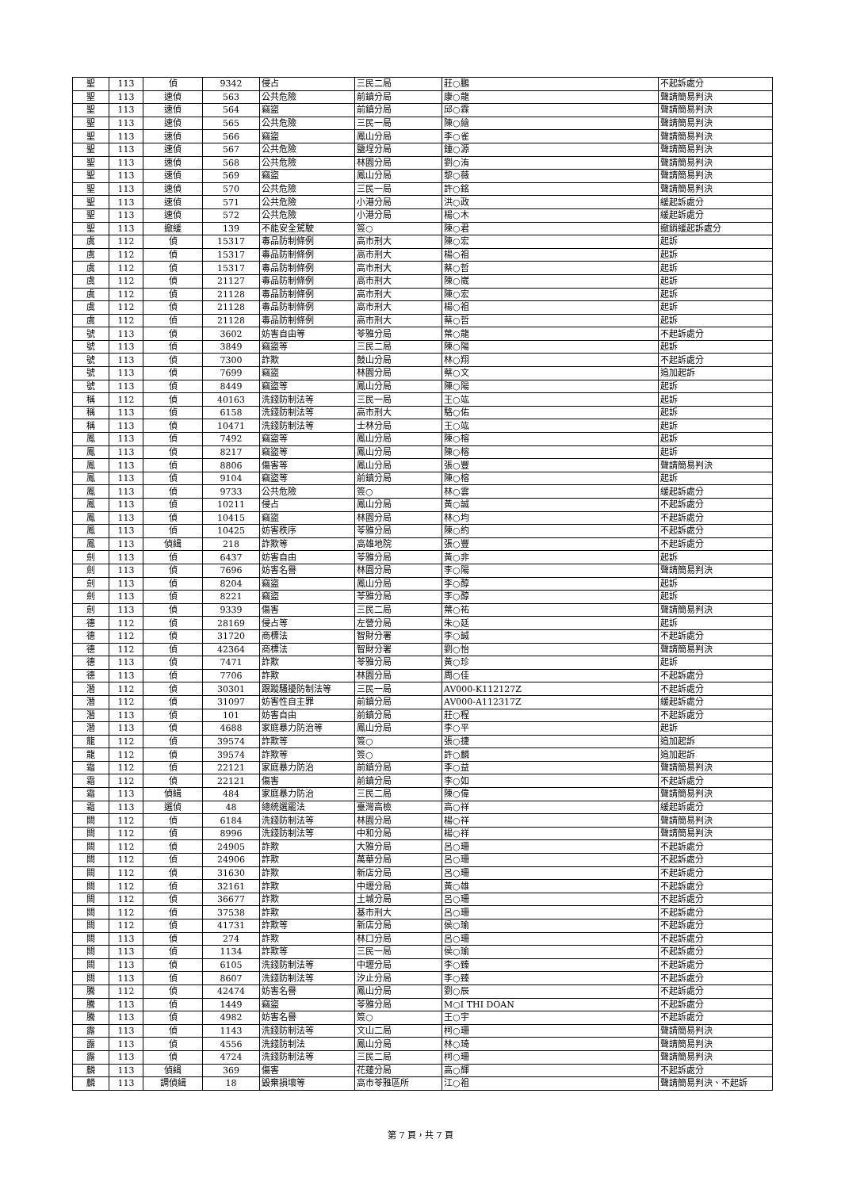| 聖 | 113 | 偵 | 9342 | 侵占 | 三民二局 | 莊○鵬 | 不起訴處分 |
| 聖 | 113 | 速偵 | 563 | 公共危險 | 前鎮分局 | 康○龍 | 聲請簡易判決 |
| 聖 | 113 | 速偵 | 564 | 竊盜 | 前鎮分局 | 邱○霖 | 聲請簡易判決 |
| 聖 | 113 | 速偵 | 565 | 公共危險 | 三民一局 | 陳○繪 | 聲請簡易判決 |
| 聖 | 113 | 速偵 | 566 | 竊盜 | 鳳山分局 | 李○雀 | 聲請簡易判決 |
| 聖 | 113 | 速偵 | 567 | 公共危險 | 鹽埕分局 | 鍾○源 | 聲請簡易判決 |
| 聖 | 113 | 速偵 | 568 | 公共危險 | 林園分局 | 劉○洧 | 聲請簡易判決 |
| 聖 | 113 | 速偵 | 569 | 竊盜 | 鳳山分局 | 黎○薇 | 聲請簡易判決 |
| 聖 | 113 | 速偵 | 570 | 公共危險 | 三民一局 | 許○銘 | 聲請簡易判決 |
| 聖 | 113 | 速偵 | 571 | 公共危險 | 小港分局 | 洪○政 | 緩起訴處分 |
| 聖 | 113 | 速偵 | 572 | 公共危險 | 小港分局 | 楊○木 | 緩起訴處分 |
| 聖 | 113 | 撤緩 | 139 | 不能安全駕駛 | 簽○ | 陳○君 | 撤銷緩起訴處分 |
| 虞 | 112 | 偵 | 15317 | 毒品防制條例 | 高市刑大 | 陳○宏 | 起訴 |
| 虞 | 112 | 偵 | 15317 | 毒品防制條例 | 高市刑大 | 楊○祖 | 起訴 |
| 虞 | 112 | 偵 | 15317 | 毒品防制條例 | 高市刑大 | 蔡○哲 | 起訴 |
| 虞 | 112 | 偵 | 21127 | 毒品防制條例 | 高市刑大 | 陳○崴 | 起訴 |
| 虞 | 112 | 偵 | 21128 | 毒品防制條例 | 高市刑大 | 陳○宏 | 起訴 |
| 虞 | 112 | 偵 | 21128 | 毒品防制條例 | 高市刑大 | 楊○祖 | 起訴 |
| 虞 | 112 | 偵 | 21128 | 毒品防制條例 | 高市刑大 | 蔡○哲 | 起訴 |
| 號 | 113 | 偵 | 3602 | 妨害自由等 | 苓雅分局 | 葉○龍 | 不起訴處分 |
| 號 | 113 | 偵 | 3849 | 竊盜等 | 三民二局 | 陳○陽 | 起訴 |
| 號 | 113 | 偵 | 7300 | 詐欺 | 鼓山分局 | 林○翔 | 不起訴處分 |
| 號 | 113 | 偵 | 7699 | 竊盜 | 林園分局 | 蔡○文 | 追加起訴 |
| 號 | 113 | 偵 | 8449 | 竊盜等 | 鳳山分局 | 陳○陽 | 起訴 |
| 稱 | 112 | 偵 | 40163 | 洗錢防制法等 | 三民一局 | 王○竑 | 起訴 |
| 稱 | 113 | 偵 | 6158 | 洗錢防制法等 | 高市刑大 | 駱○佑 | 起訴 |
| 稱 | 113 | 偵 | 10471 | 洗錢防制法等 | 士林分局 | 王○竑 | 起訴 |
| 鳳 | 113 | 偵 | 7492 | 竊盜等 | 鳳山分局 | 陳○榕 | 起訴 |
| 鳳 | 113 | 偵 | 8217 | 竊盜等 | 鳳山分局 | 陳○榕 | 起訴 |
| 鳳 | 113 | 偵 | 8806 | 傷害等 | 鳳山分局 | 張○豐 | 聲請簡易判決 |
| 鳳 | 113 | 偵 | 9104 | 竊盜等 | 前鎮分局 | 陳○榕 | 起訴 |
| 鳳 | 113 | 偵 | 9733 | 公共危險 | 簽○ | 林○雲 | 緩起訴處分 |
| 鳳 | 113 | 偵 | 10211 | 侵占 | 鳳山分局 | 黃○誠 | 不起訴處分 |
| 鳳 | 113 | 偵 | 10415 | 竊盜 | 林園分局 | 林○均 | 不起訴處分 |
| 鳳 | 113 | 偵 | 10425 | 妨害秩序 | 苓雅分局 | 陳○約 | 不起訴處分 |
| 鳳 | 113 | 偵緝 | 218 | 詐欺等 | 高雄地院 | 張○豐 | 不起訴處分 |
| 劍 | 113 | 偵 | 6437 | 妨害自由 | 苓雅分局 | 黃○非 | 起訴 |
| 劍 | 113 | 偵 | 7696 | 妨害名譽 | 林園分局 | 李○陽 | 聲請簡易判決 |
| 劍 | 113 | 偵 | 8204 | 竊盜 | 鳳山分局 | 李○醇 | 起訴 |
| 劍 | 113 | 偵 | 8221 | 竊盜 | 苓雅分局 | 李○醇 | 起訴 |
| 劍 | 113 | 偵 | 9339 | 傷害 | 三民二局 | 葉○祐 | 聲請簡易判決 |
| 德 | 112 | 偵 | 28169 | 侵占等 | 左營分局 | 朱○廷 | 起訴 |
| 德 | 112 | 偵 | 31720 | 商標法 | 智財分署 | 李○誠 | 不起訴處分 |
| 德 | 112 | 偵 | 42364 | 商標法 | 智財分署 | 劉○怡 | 聲請簡易判決 |
| 德 | 113 | 偵 | 7471 | 詐欺 | 苓雅分局 | 黃○珍 | 起訴 |
| 德 | 113 | 偵 | 7706 | 詐欺 | 林園分局 | 周○佳 | 不起訴處分 |
| 潛 | 112 | 偵 | 30301 | 跟蹤騷擾防制法等 | 三民一局 | AV000-K112127Z | 不起訴處分 |
| 潛 | 112 | 偵 | 31097 | 妨害性自主罪 | 前鎮分局 | AV000-A112317Z | 緩起訴處分 |
| 潛 | 113 | 偵 | 101 | 妨害自由 | 前鎮分局 | 莊○程 | 不起訴處分 |
| 潛 | 113 | 偵 | 4688 | 家庭暴力防治等 | 鳳山分局 | 李○平 | 起訴 |
| 龍 | 112 | 偵 | 39574 | 詐欺等 | 簽○ | 張○捷 | 追加起訴 |
| 龍 | 112 | 偵 | 39574 | 詐欺等 | 簽○ | 許○麟 | 追加起訴 |
| 霜 | 112 | 偵 | 22121 | 家庭暴力防治 | 前鎮分局 | 李○益 | 聲請簡易判決 |
| 霜 | 112 | 偵 | 22121 | 傷害 | 前鎮分局 | 李○如 | 不起訴處分 |
| 霜 | 113 | 偵緝 | 484 | 家庭暴力防治 | 三民二局 | 陳○偉 | 聲請簡易判決 |
| 霜 | 113 | 選偵 | 48 | 總統選罷法 | 臺灣高檢 | 高○祥 | 緩起訴處分 |
| 闕 | 112 | 偵 | 6184 | 洗錢防制法等 | 林園分局 | 楊○祥 | 聲請簡易判決 |
| 闕 | 112 | 偵 | 8996 | 洗錢防制法等 | 中和分局 | 楊○祥 | 聲請簡易判決 |
| 闕 | 112 | 偵 | 24905 | 詐欺 | 大雅分局 | 呂○珊 | 不起訴處分 |
| 闕 | 112 | 偵 | 24906 | 詐欺 | 萬華分局 | 呂○珊 | 不起訴處分 |
| 闕 | 112 | 偵 | 31630 | 詐欺 | 新店分局 | 呂○珊 | 不起訴處分 |
| 闕 | 112 | 偵 | 32161 | 詐欺 | 中壢分局 | 黃○雄 | 不起訴處分 |
| 闕 | 112 | 偵 | 36677 | 詐欺 | 土城分局 | 呂○珊 | 不起訴處分 |
| 闕 | 112 | 偵 | 37538 | 詐欺 | 基市刑大 | 呂○珊 | 不起訴處分 |
| 闕 | 112 | 偵 | 41731 | 詐欺等 | 新店分局 | 侯○瑜 | 不起訴處分 |
| 闕 | 113 | 偵 | 274 | 詐欺 | 林口分局 | 呂○珊 | 不起訴處分 |
| 闕 | 113 | 偵 | 1134 | 詐欺等 | 三民一局 | 侯○瑜 | 不起訴處分 |
| 闕 | 113 | 偵 | 6105 | 洗錢防制法等 | 中壢分局 | 李○臻 | 不起訴處分 |
| 闕 | 113 | 偵 | 8607 | 洗錢防制法等 | 汐止分局 | 李○臻 | 不起訴處分 |
| 騰 | 112 | 偵 | 42474 | 妨害名譽 | 鳳山分局 | 劉○辰 | 不起訴處分 |
| 騰 | 113 | 偵 | 1449 | 竊盜 | 苓雅分局 | M○I THI DOAN | 不起訴處分 |
| 騰 | 113 | 偵 | 4982 | 妨害名譽 | 簽○ | 王○宇 | 不起訴處分 |
| 露 | 113 | 偵 | 1143 | 洗錢防制法等 | 文山二局 | 柯○珊 | 聲請簡易判決 |
| 露 | 113 | 偵 | 4556 | 洗錢防制法 | 鳳山分局 | 林○琦 | 聲請簡易判決 |
| 露 | 113 | 偵 | 4724 | 洗錢防制法等 | 三民二局 | 柯○珊 | 聲請簡易判決 |
| 麟 | 113 | 偵緝 | 369 | 傷害 | 花蓮分局 | 高○輝 | 不起訴處分 |
| 麟 | 113 | 調偵緝 | 18 | 毀棄損壞等 | 高市苓雅區所 | 江○祖 | 聲請簡易判決、不起訴 |
第 7 頁，共 7 頁